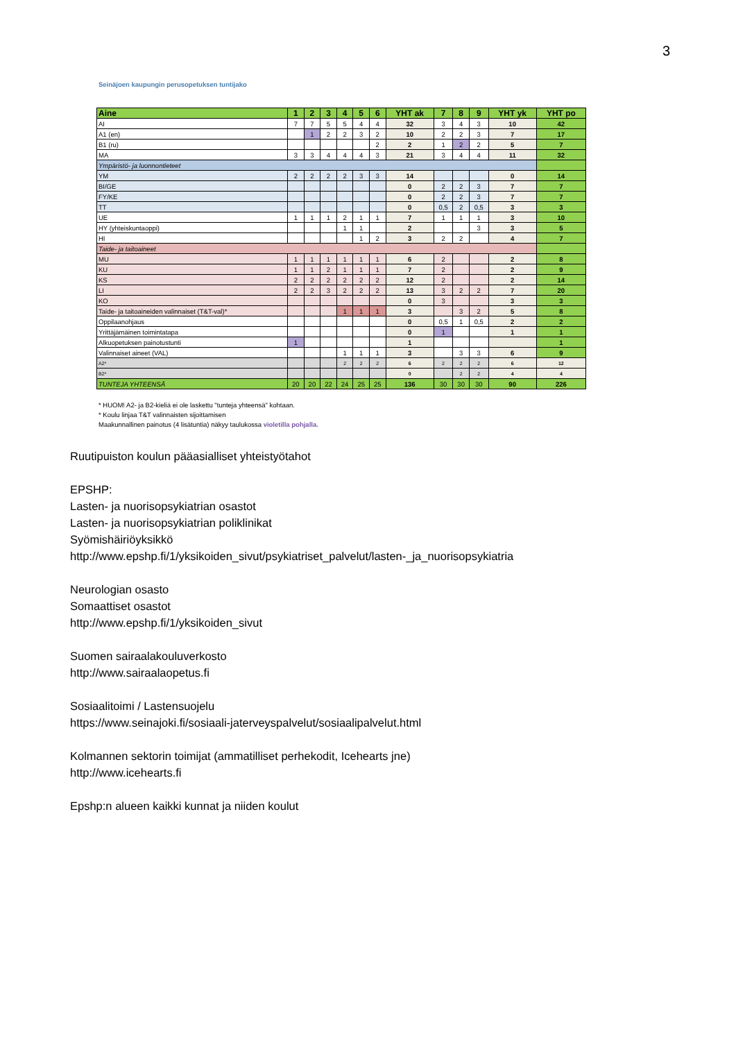3
Seinäjoen kaupungin perusopetuksen tuntijako
| Aine | 1 | 2 | 3 | 4 | 5 | 6 | YHT ak | 7 | 8 | 9 | YHT yk | YHT po |
| --- | --- | --- | --- | --- | --- | --- | --- | --- | --- | --- | --- | --- |
| AI | 7 | 7 | 5 | 5 | 4 | 4 | 32 | 3 | 4 | 3 | 10 | 42 |
| A1 (en) | | 1 | 2 | 2 | 3 | 2 | 10 | 2 | 2 | 3 | 7 | 17 |
| B1 (ru) | | | | | | 2 | 2 | 1 | 2 | 2 | 5 | 7 |
| MA | 3 | 3 | 4 | 4 | 4 | 3 | 21 | 3 | 4 | 4 | 11 | 32 |
| Ympäristö- ja luonnontieteet | | | | | | | | | | | | |
| YM | 2 | 2 | 2 | 2 | 3 | 3 | 14 | | | | 0 | 14 |
| BI/GE | | | | | | | 0 | 2 | 2 | 3 | 7 | 7 |
| FY/KE | | | | | | | 0 | 2 | 2 | 3 | 7 | 7 |
| TT | | | | | | | 0 | 0,5 | 2 | 0,5 | 3 | 3 |
| UE | 1 | 1 | 1 | 2 | 1 | 1 | 7 | 1 | 1 | 1 | 3 | 10 |
| HY (yhteiskuntaoppi) | | | | 1 | 1 | | 2 | | | 3 | 3 | 5 |
| HI | | | | | 1 | 2 | 3 | 2 | 2 | | 4 | 7 |
| Taide- ja taitoaineet | | | | | | | | | | | | |
| MU | 1 | 1 | 1 | 1 | 1 | 1 | 6 | 2 | | | 2 | 8 |
| KU | 1 | 1 | 2 | 1 | 1 | 1 | 7 | 2 | | | 2 | 9 |
| KS | 2 | 2 | 2 | 2 | 2 | 2 | 12 | 2 | | | 2 | 14 |
| LI | 2 | 2 | 3 | 2 | 2 | 2 | 13 | 3 | 2 | 2 | 7 | 20 |
| KO | | | | | | | 0 | 3 | | | 3 | 3 |
| Taide- ja taitoaineiden valinnaiset (T&T-val)* | | | | 1 | 1 | 1 | 3 | | 3 | 2 | 5 | 8 |
| Oppilaanohjaus | | | | | | | 0 | 0,5 | 1 | 0,5 | 2 | 2 |
| Yrittäjämäinen toimintatapa | | | | | | | 0 | 1 | | | 1 | 1 |
| Alkuopetuksen painotustunti | 1 | | | | | | 1 | | | | | 1 |
| Valinnaiset aineet (VAL) | | | | 1 | 1 | 1 | 3 | | 3 | 3 | 6 | 9 |
| A2* | | | | 2 | 2 | 2 | 6 | 2 | 2 | 2 | 6 | 12 |
| B2* | | | | | | | 0 | | 2 | 2 | 4 | 4 |
| TUNTEJA YHTEENSÄ | 20 | 20 | 22 | 24 | 25 | 25 | 136 | 30 | 30 | 30 | 90 | 226 |
* HUOM! A2- ja B2-kieliä ei ole laskettu "tunteja yhteensä" kohtaan.
* Koulu linjaa T&T valinnaisten sijoittamisen
Maakunnallinen painotus (4 lisätuntia) näkyy taulukossa violetilla pohjalla.
Ruutipuiston koulun pääasialliset yhteistyötahot
EPSHP:
Lasten- ja nuorisopsykiatrian osastot
Lasten- ja nuorisopsykiatrian poliklinikat
Syömishäiriöyksikkö
http://www.epshp.fi/1/yksikoiden_sivut/psykiatriset_palvelut/lasten-_ja_nuorisopsykiatria
Neurologian osasto
Somaattiset osastot
http://www.epshp.fi/1/yksikoiden_sivut
Suomen sairaalakouluverkosto
http://www.sairaalaopetus.fi
Sosiaalitoimi / Lastensuojelu
https://www.seinajoki.fi/sosiaali-jaterveyspalvelut/sosiaalipalvelut.html
Kolmannen sektorin toimijat (ammatilliset perhekodit, Icehearts jne)
http://www.icehearts.fi
Epshp:n alueen kaikki kunnat ja niiden koulut